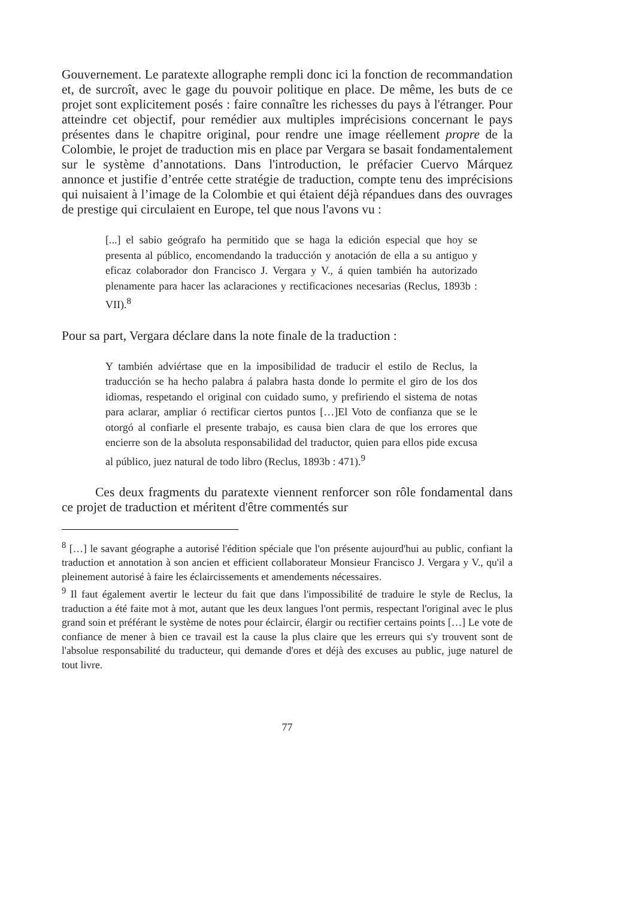Gouvernement. Le paratexte allographe rempli donc ici la fonction de recommandation et, de surcroît, avec le gage du pouvoir politique en place. De même, les buts de ce projet sont explicitement posés : faire connaître les richesses du pays à l'étranger. Pour atteindre cet objectif, pour remédier aux multiples imprécisions concernant le pays présentes dans le chapitre original, pour rendre une image réellement propre de la Colombie, le projet de traduction mis en place par Vergara se basait fondamentalement sur le système d’annotations. Dans l'introduction, le préfacier Cuervo Márquez annonce et justifie d’entrée cette stratégie de traduction, compte tenu des imprécisions qui nuisaient à l’image de la Colombie et qui étaient déjà répandues dans des ouvrages de prestige qui circulaient en Europe, tel que nous l'avons vu :
[...] el sabio geógrafo ha permitido que se haga la edición especial que hoy se presenta al público, encomendando la traducción y anotación de ella a su antiguo y eficaz colaborador don Francisco J. Vergara y V., á quien también ha autorizado plenamente para hacer las aclaraciones y rectificaciones necesarias (Reclus, 1893b : VII).<sup>8</sup>
Pour sa part, Vergara déclare dans la note finale de la traduction :
Y también adviértase que en la imposibilidad de traducir el estilo de Reclus, la traducción se ha hecho palabra á palabra hasta donde lo permite el giro de los dos idiomas, respetando el original con cuidado sumo, y prefiriendo el sistema de notas para aclarar, ampliar ó rectificar ciertos puntos […]El Voto de confianza que se le otorgó al confiarle el presente trabajo, es causa bien clara de que los errores que encierre son de la absoluta responsabilidad del traductor, quien para ellos pide excusa al público, juez natural de todo libro (Reclus, 1893b : 471).<sup>9</sup>
Ces deux fragments du paratexte viennent renforcer son rôle fondamental dans ce projet de traduction et méritent d'être commentés sur
<sup>8</sup> […] le savant géographe a autorisé l'édition spéciale que l'on présente aujourd'hui au public, confiant la traduction et annotation à son ancien et efficient collaborateur Monsieur Francisco J. Vergara y V., qu'il a pleinement autorisé à faire les éclaircissements et amendements nécessaires.
<sup>9</sup> Il faut également avertir le lecteur du fait que dans l'impossibilité de traduire le style de Reclus, la traduction a été faite mot à mot, autant que les deux langues l'ont permis, respectant l'original avec le plus grand soin et préférant le système de notes pour éclaircir, élargir ou rectifier certains points […] Le vote de confiance de mener à bien ce travail est la cause la plus claire que les erreurs qui s'y trouvent sont de l'absolue responsabilité du traducteur, qui demande d'ores et déjà des excuses au public, juge naturel de tout livre.
77